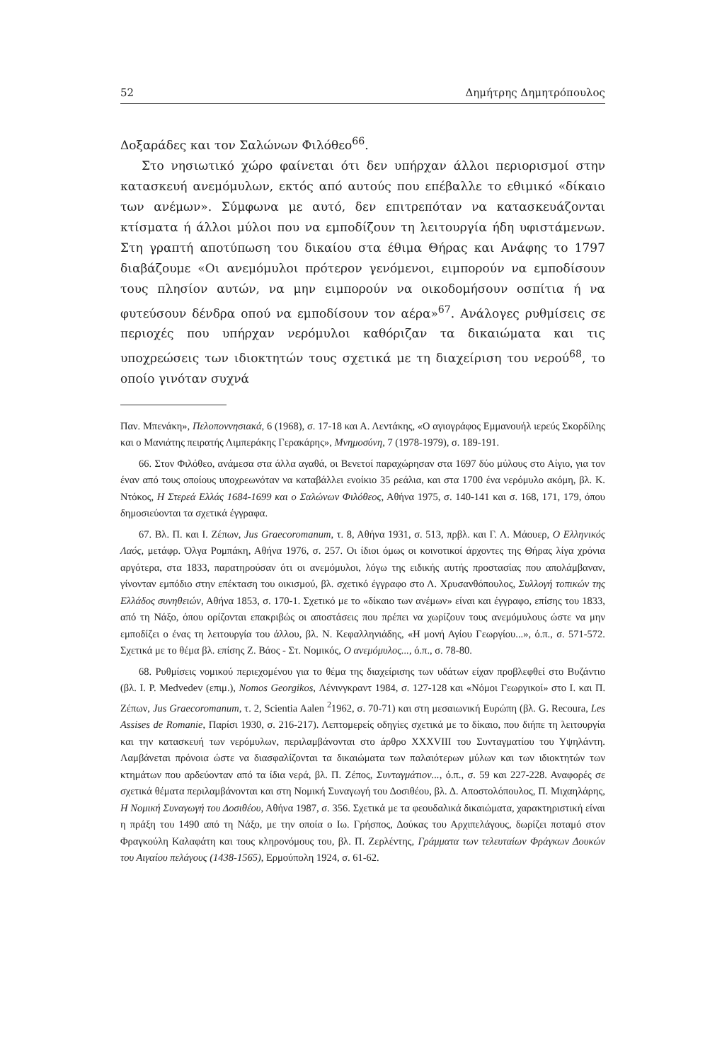52 Δημήτρης Δημητρόπουλος
Δοξαράδες και τον Σαλώνων Φιλόθεο<sup>66</sup>.
Στο νησιωτικό χώρο φαίνεται ότι δεν υπήρχαν άλλοι περιορισμοί στην κατασκευή ανεμόμυλων, εκτός από αυτούς που επέβαλλε το εθιμικό «δίκαιο των ανέμων». Σύμφωνα με αυτό, δεν επιτρεπόταν να κατασκευάζονται κτίσματα ή άλλοι μύλοι που να εμποδίζουν τη λειτουργία ήδη υφιστάμενων. Στη γραπτή αποτύπωση του δικαίου στα έθιμα Θήρας και Ανάφης το 1797 διαβάζουμε «Οι ανεμόμυλοι πρότερον γενόμενοι, ειμπορούν να εμποδίσουν τους πλησίον αυτών, να μην ειμπορούν να οικοδομήσουν οσπίτια ή να φυτεύσουν δένδρα οπού να εμποδίσουν τον αέρα»<sup>67</sup>. Ανάλογες ρυθμίσεις σε περιοχές που υπήρχαν νερόμυλοι καθόριζαν τα δικαιώματα και τις υποχρεώσεις των ιδιοκτητών τους σχετικά με τη διαχείριση του νερού<sup>68</sup>, το οποίο γινόταν συχνά
Παν. Μπενάκη», Πελοποννησιακά, 6 (1968), σ. 17-18 και Α. Λεντάκης, «Ο αγιογράφος Εμμανουήλ ιερεύς Σκορδίλης και ο Μανιάτης πειρατής Λιμπεράκης Γερακάρης», Μνημοσύνη, 7 (1978-1979), σ. 189-191.
66. Στον Φιλόθεο, ανάμεσα στα άλλα αγαθά, οι Βενετοί παραχώρησαν στα 1697 δύο μύλους στο Αίγιο, για τον έναν από τους οποίους υποχρεωνόταν να καταβάλλει ενοίκιο 35 ρεάλια, και στα 1700 ένα νερόμυλο ακόμη, βλ. Κ. Ντόκος, Η Στερεά Ελλάς 1684-1699 και ο Σαλώνων Φιλόθεος, Αθήνα 1975, σ. 140-141 και σ. 168, 171, 179, όπου δημοσιεύονται τα σχετικά έγγραφα.
67. Βλ. Π. και Ι. Ζέπων, Jus Graecoromanum, τ. 8, Αθήνα 1931, σ. 513, πρβλ. και Γ. Λ. Μάουερ, Ο Ελληνικός Λαός, μετάφρ. Όλγα Ρομπάκη, Αθήνα 1976, σ. 257. Οι ίδιοι όμως οι κοινοτικοί άρχοντες της Θήρας λίγα χρόνια αργότερα, στα 1833, παρατηρούσαν ότι οι ανεμόμυλοι, λόγω της ειδικής αυτής προστασίας που απολάμβαναν, γίνονταν εμπόδιο στην επέκταση του οικισμού, βλ. σχετικό έγγραφο στο Λ. Χρυσανθόπουλος, Συλλογή τοπικών της Ελλάδος συνηθειών, Αθήνα 1853, σ. 170-1. Σχετικό με το «δίκαιο των ανέμων» είναι και έγγραφο, επίσης του 1833, από τη Νάξο, όπου ορίζονται επακριβώς οι αποστάσεις που πρέπει να χωρίζουν τους ανεμόμυλους ώστε να μην εμποδίζει ο ένας τη λειτουργία του άλλου, βλ. Ν. Κεφαλληνιάδης, «Η μονή Αγίου Γεωργίου...», ό.π., σ. 571-572. Σχετικά με το θέμα βλ. επίσης Ζ. Βάος - Στ. Νομικός, Ο ανεμόμυλος..., ό.π., σ. 78-80.
68. Ρυθμίσεις νομικού περιεχομένου για το θέμα της διαχείρισης των υδάτων είχαν προβλεφθεί στο Βυζάντιο (βλ. Ι. Ρ. Medvedev (επιμ.), Nomos Georgikos, Λένινγκραντ 1984, σ. 127-128 και «Νόμοι Γεωργικοί» στο Ι. και Π. Ζέπων, Jus Graecoromanum, τ. 2, Scientia Aalen <sup>2</sup>1962, σ. 70-71) και στη μεσαιωνική Ευρώπη (βλ. G. Recoura, Les Assises de Romanie, Παρίσι 1930, σ. 216-217). Λεπτομερείς οδηγίες σχετικά με το δίκαιο, που διήπε τη λειτουργία και την κατασκευή των νερόμυλων, περιλαμβάνονται στο άρθρο XXXVIII του Συνταγματίου του Υψηλάντη. Λαμβάνεται πρόνοια ώστε να διασφαλίζονται τα δικαιώματα των παλαιότερων μύλων και των ιδιοκτητών των κτημάτων που αρδεύονταν από τα ίδια νερά, βλ. Π. Ζέπος, Συνταγμάτιον..., ό.π., σ. 59 και 227-228. Αναφορές σε σχετικά θέματα περιλαμβάνονται και στη Νομική Συναγωγή του Δοσιθέου, βλ. Δ. Αποστολόπουλος, Π. Μιχαηλάρης, Η Νομική Συναγωγή του Δοσιθέου, Αθήνα 1987, σ. 356. Σχετικά με τα φεουδαλικά δικαιώματα, χαρακτηριστική είναι η πράξη του 1490 από τη Νάξο, με την οποία ο Ιω. Γρήσπος, Δούκας του Αρχιπελάγους, δωρίζει ποταμό στον Φραγκούλη Καλαφάτη και τους κληρονόμους του, βλ. Π. Ζερλέντης, Γράμματα των τελευταίων Φράγκων Δουκών του Αιγαίου πελάγους (1438-1565), Ερμούπολη 1924, σ. 61-62.